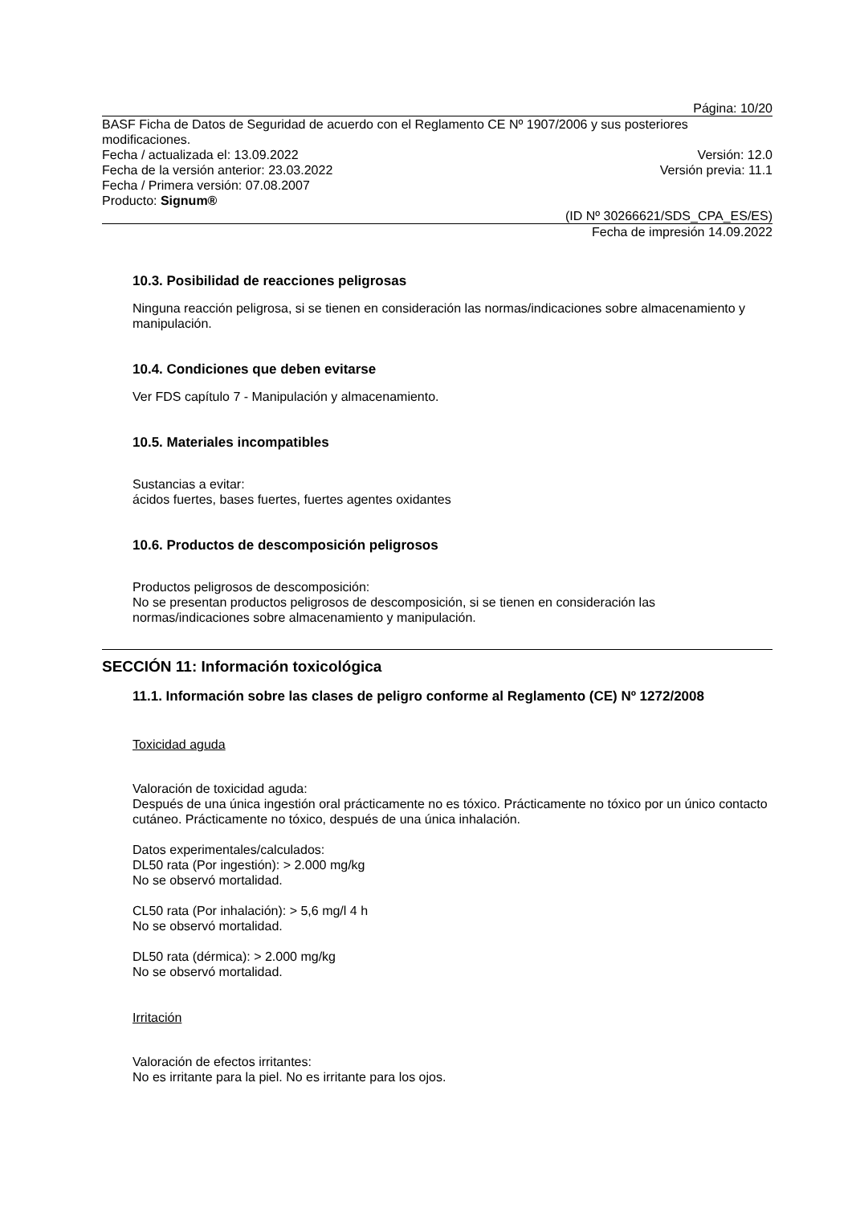Página: 10/20
BASF Ficha de Datos de Seguridad de acuerdo con el Reglamento CE Nº 1907/2006 y sus posteriores modificaciones.
Fecha / actualizada el: 13.09.2022
Versión: 12.0
Fecha de la versión anterior: 23.03.2022
Versión previa: 11.1
Fecha / Primera versión: 07.08.2007
Producto: Signum®
(ID Nº 30266621/SDS_CPA_ES/ES)
Fecha de impresión 14.09.2022
10.3. Posibilidad de reacciones peligrosas
Ninguna reacción peligrosa, si se tienen en consideración las normas/indicaciones sobre almacenamiento y manipulación.
10.4. Condiciones que deben evitarse
Ver FDS capítulo 7 - Manipulación y almacenamiento.
10.5. Materiales incompatibles
Sustancias a evitar:
ácidos fuertes, bases fuertes, fuertes agentes oxidantes
10.6. Productos de descomposición peligrosos
Productos peligrosos de descomposición:
No se presentan productos peligrosos de descomposición, si se tienen en consideración las normas/indicaciones sobre almacenamiento y manipulación.
SECCIÓN 11: Información toxicológica
11.1. Información sobre las clases de peligro conforme al Reglamento (CE) Nº 1272/2008
Toxicidad aguda
Valoración de toxicidad aguda:
Después de una única ingestión oral prácticamente no es tóxico. Prácticamente no tóxico por un único contacto cutáneo. Prácticamente no tóxico, después de una única inhalación.
Datos experimentales/calculados:
DL50 rata (Por ingestión): > 2.000 mg/kg
No se observó mortalidad.
CL50 rata (Por inhalación): > 5,6 mg/l 4 h
No se observó mortalidad.
DL50 rata (dérmica): > 2.000 mg/kg
No se observó mortalidad.
Irritación
Valoración de efectos irritantes:
No es irritante para la piel. No es irritante para los ojos.